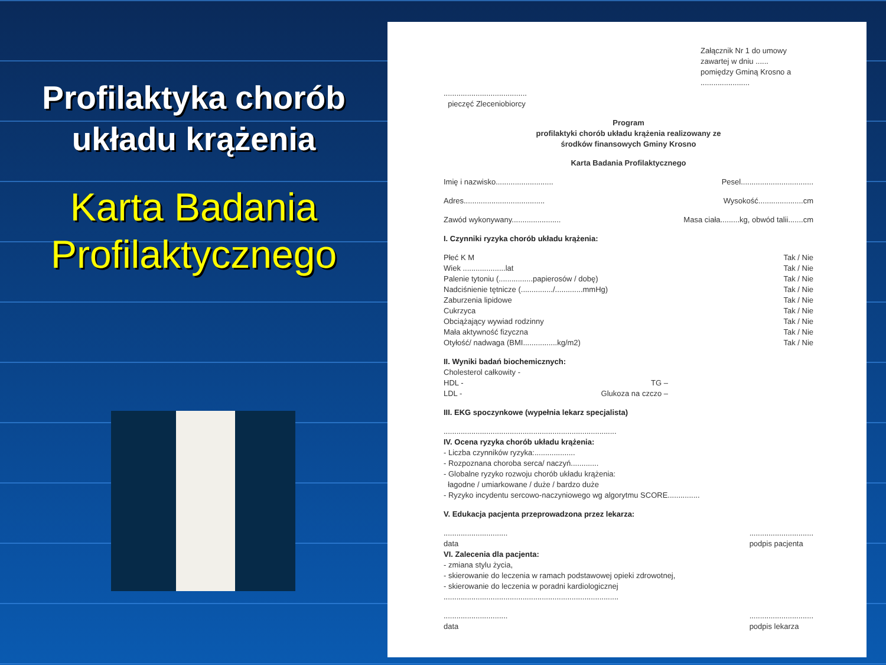Profilaktyka chorób
układu krążenia
Karta Badania
Profilaktycznego
Załącznik Nr 1 do umowy zawartej w dniu ......
pomiędzy Gminą Krosno a .......................
.......................................
pieczęć Zleceniobiorcy
Program
profilaktyki chorób układu krążenia realizowany ze
środków finansowych Gminy Krosno
Karta Badania Profilaktycznego
Imię i nazwisko........................... Pesel..................................
Adres...................................... Wysokość.....................cm
Zawód wykonywany....................... Masa ciała.........kg, obwód talii.......cm
I. Czynniki ryzyka chorób układu krążenia:
Płeć K M Tak / Nie
Wiek ....................lat Tak / Nie
Palenie tytoniu (................papierosów / dobę) Tak / Nie
Nadciśnienie tętnicze (.............../.............mmHg) Tak / Nie
Zaburzenia lipidowe Tak / Nie
Cukrzyca Tak / Nie
Obciążający wywiad rodzinny Tak / Nie
Mała aktywność fizyczna Tak / Nie
Otyłość/ nadwaga (BMI................kg/m2) Tak / Nie
II. Wyniki badań biochemicznych:
Cholesterol całkowity -
HDL - TG –
LDL - Glukoza na czczo –
III. EKG spoczynkowe (wypełnia lekarz specjalista)
.................................................................................
IV. Ocena ryzyka chorób układu krążenia:
- Liczba czynników ryzyka:...................
- Rozpoznana choroba serca/ naczyń.............
- Globalne ryzyko rozwoju chorób układu krążenia:
łagodne / umiarkowane / duże / bardzo duże
- Ryzyko incydentu sercowo-naczyniowego wg algorytmu SCORE...............
V. Edukacja pacjenta przeprowadzona przez lekarza:
..............................
data..............................
podpis pacjenta
VI. Zalecenia dla pacjenta:
- zmiana stylu życia,
- skierowanie do leczenia w ramach podstawowej opieki zdrowotnej,
- skierowanie do leczenia w poradni kardiologicznej
..................................................................................
..............................
data..............................
podpis lekarza